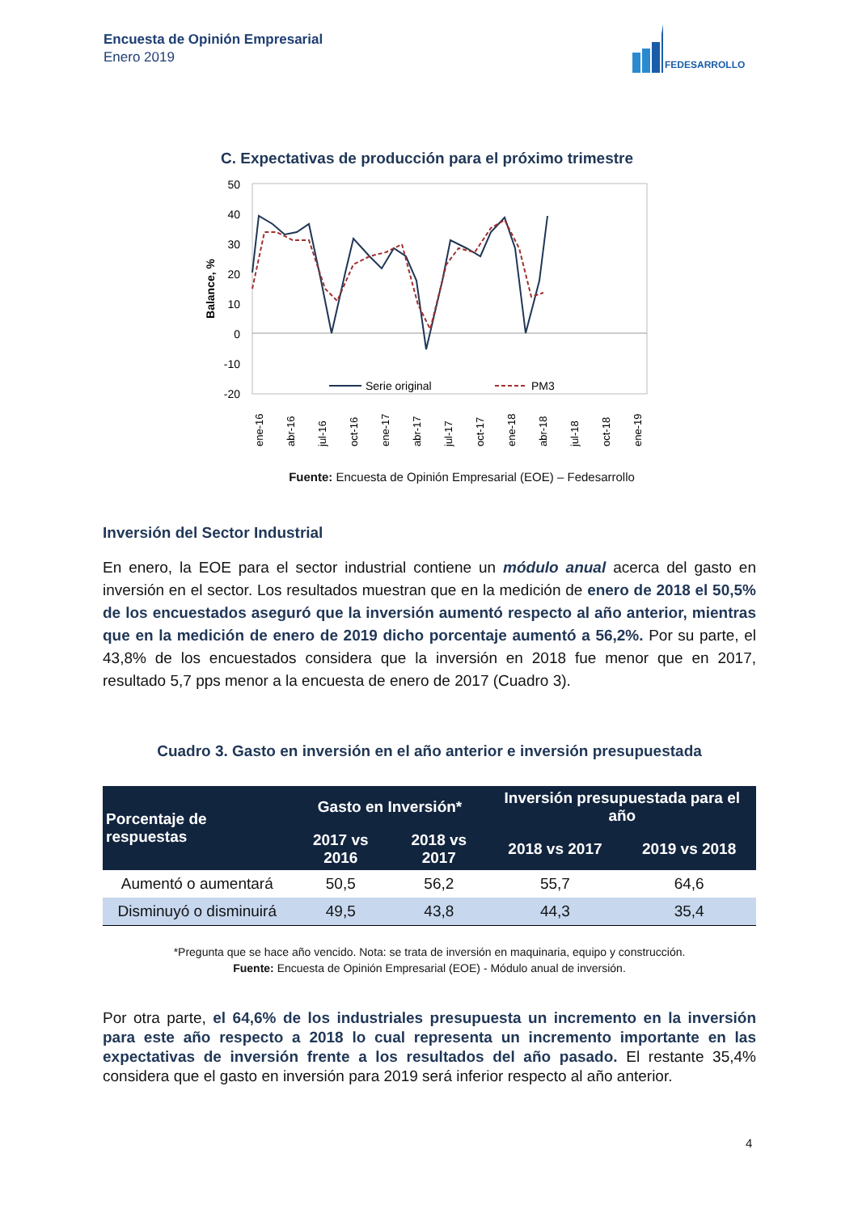Encuesta de Opinión Empresarial
Enero 2019
FEDESARROLLO
C. Expectativas de producción para el próximo trimestre
50
40
30
20
10
0
-10
-20
Balance, %
Serie original
PM3
ene-16
abr-16
jul-16
oct-16
ene-17
abr-17
jul-17
oct-17
ene-18
abr-18
jul-18
oct-18
ene-19
Fuente: Encuesta de Opinión Empresarial (EOE) – Fedesarrollo
Inversión del Sector Industrial
En enero, la EOE para el sector industrial contiene un módulo anual acerca del gasto en inversión en el sector. Los resultados muestran que en la medición de enero de 2018 el 50,5% de los encuestados aseguró que la inversión aumentó respecto al año anterior, mientras que en la medición de enero de 2019 dicho porcentaje aumentó a 56,2%. Por su parte, el 43,8% de los encuestados considera que la inversión en 2018 fue menor que en 2017, resultado 5,7 pps menor a la encuesta de enero de 2017 (Cuadro 3).
Cuadro 3. Gasto en inversión en el año anterior e inversión presupuestada
| Porcentaje de respuestas | Gasto en Inversión* | | Inversión presupuestada para el año | |
| --- | --- | --- | --- | --- |
| | 2017 vs 2016 | 2018 vs 2017 | 2018 vs 2017 | 2019 vs 2018 |
| Aumentó o aumentará | 50,5 | 56,2 | 55,7 | 64,6 |
| Disminuyó o disminuirá | 49,5 | 43,8 | 44,3 | 35,4 |
*Pregunta que se hace año vencido. Nota: se trata de inversión en maquinaria, equipo y construcción.
Fuente: Encuesta de Opinión Empresarial (EOE) - Módulo anual de inversión.
Por otra parte, el 64,6% de los industriales presupuesta un incremento en la inversión para este año respecto a 2018 lo cual representa un incremento importante en las expectativas de inversión frente a los resultados del año pasado. El restante 35,4% considera que el gasto en inversión para 2019 será inferior respecto al año anterior.
4